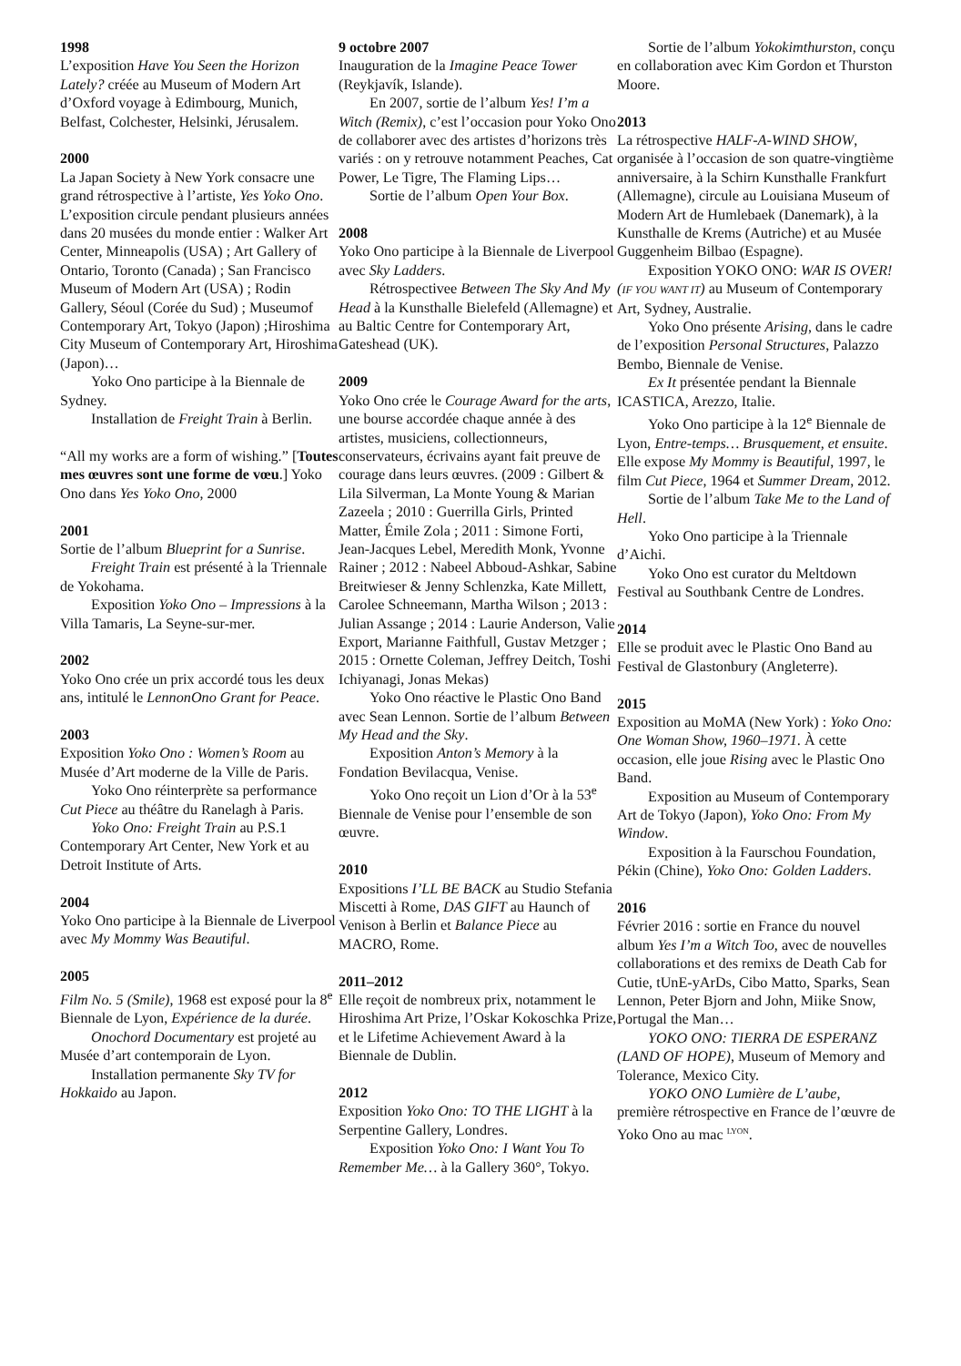1998
L’exposition Have You Seen the Horizon Lately? créée au Museum of Modern Art d’Oxford voyage à Edimbourg, Munich, Belfast, Colchester, Helsinki, Jérusalem.
2000
La Japan Society à New York consacre une grand rétrospective à l’artiste, Yes Yoko Ono. L’exposition circule pendant plusieurs années dans 20 musées du monde entier : Walker Art Center, Minneapolis (USA) ; Art Gallery of Ontario, Toronto (Canada) ; San Francisco Museum of Modern Art (USA) ; Rodin Gallery, Séoul (Corée du Sud) ; Museumof Contemporary Art, Tokyo (Japon) ;Hiroshima City Museum of Contemporary Art, Hiroshima (Japon)…
Yoko Ono participe à la Biennale de Sydney.
Installation de Freight Train à Berlin.
“All my works are a form of wishing.” [Toutes mes œuvres sont une forme de vœu.] Yoko Ono dans Yes Yoko Ono, 2000
2001
Sortie de l’album Blueprint for a Sunrise.
Freight Train est présenté à la Triennale de Yokohama.
Exposition Yoko Ono – Impressions à la Villa Tamaris, La Seyne-sur-mer.
2002
Yoko Ono crée un prix accordé tous les deux ans, intitulé le LennonOno Grant for Peace.
2003
Exposition Yoko Ono : Women’s Room au Musée d’Art moderne de la Ville de Paris.
Yoko Ono réinterprète sa performance Cut Piece au théâtre du Ranelagh à Paris.
Yoko Ono: Freight Train au P.S.1 Contemporary Art Center, New York et au Detroit Institute of Arts.
2004
Yoko Ono participe à la Biennale de Liverpool avec My Mommy Was Beautiful.
2005
Film No. 5 (Smile), 1968 est exposé pour la 8<sup>e</sup> Biennale de Lyon, Expérience de la durée.
Onochord Documentary est projeté au Musée d’art contemporain de Lyon.
Installation permanente Sky TV for Hokkaido au Japon.
9 octobre 2007
Inauguration de la Imagine Peace Tower (Reykjavík, Islande).
En 2007, sortie de l’album Yes! I’m a Witch (Remix), c’est l’occasion pour Yoko Ono de collaborer avec des artistes d’horizons très variés : on y retrouve notamment Peaches, Cat Power, Le Tigre, The Flaming Lips…
Sortie de l’album Open Your Box.
2008
Yoko Ono participe à la Biennale de Liverpool avec Sky Ladders.
Rétrospectivee Between The Sky And My Head à la Kunsthalle Bielefeld (Allemagne) et au Baltic Centre for Contemporary Art, Gateshead (UK).
2009
Yoko Ono crée le Courage Award for the arts, une bourse accordée chaque année à des artistes, musiciens, collectionneurs, conservateurs, écrivains ayant fait preuve de courage dans leurs œuvres. (2009 : Gilbert & Lila Silverman, La Monte Young & Marian Zazeela ; 2010 : Guerrilla Girls, Printed Matter, Émile Zola ; 2011 : Simone Forti, Jean-Jacques Lebel, Meredith Monk, Yvonne Rainer ; 2012 : Nabeel Abboud-Ashkar, Sabine Breitwieser & Jenny Schlenzka, Kate Millett, Carolee Schneemann, Martha Wilson ; 2013 : Julian Assange ; 2014 : Laurie Anderson, Valie Export, Marianne Faithfull, Gustav Metzger ; 2015 : Ornette Coleman, Jeffrey Deitch, Toshi Ichiyanagi, Jonas Mekas)
Yoko Ono réactive le Plastic Ono Band avec Sean Lennon. Sortie de l’album Between My Head and the Sky.
Exposition Anton’s Memory à la Fondation Bevilacqua, Venise.
Yoko Ono reçoit un Lion d’Or à la 53<sup>e</sup> Biennale de Venise pour l’ensemble de son œuvre.
2010
Expositions I’LL BE BACK au Studio Stefania Miscetti à Rome, DAS GIFT au Haunch of Venison à Berlin et Balance Piece au MACRO, Rome.
2011–2012
Elle reçoit de nombreux prix, notamment le Hiroshima Art Prize, l’Oskar Kokoschka Prize, et le Lifetime Achievement Award à la Biennale de Dublin.
2012
Exposition Yoko Ono: TO THE LIGHT à la Serpentine Gallery, Londres.
Exposition Yoko Ono: I Want You To Remember Me… à la Gallery 360°, Tokyo.
Sortie de l’album Yokokimthurston, conçu en collaboration avec Kim Gordon et Thurston Moore.
2013
La rétrospective HALF-A-WIND SHOW, organisée à l’occasion de son quatre-vingtième anniversaire, à la Schirn Kunsthalle Frankfurt (Allemagne), circule au Louisiana Museum of Modern Art de Humlebaek (Danemark), à la Kunsthalle de Krems (Autriche) et au Musée Guggenheim Bilbao (Espagne).
Exposition YOKO ONO: WAR IS OVER! (IF YOU WANT IT) au Museum of Contemporary Art, Sydney, Australie.
Yoko Ono présente Arising, dans le cadre de l’exposition Personal Structures, Palazzo Bembo, Biennale de Venise.
Ex It présentée pendant la Biennale ICASTICA, Arezzo, Italie.
Yoko Ono participe à la 12<sup>e</sup> Biennale de Lyon, Entre-temps… Brusquement, et ensuite. Elle expose My Mommy is Beautiful, 1997, le film Cut Piece, 1964 et Summer Dream, 2012.
Sortie de l’album Take Me to the Land of Hell.
Yoko Ono participe à la Triennale d’Aichi.
Yoko Ono est curator du Meltdown Festival au Southbank Centre de Londres.
2014
Elle se produit avec le Plastic Ono Band au Festival de Glastonbury (Angleterre).
2015
Exposition au MoMA (New York) : Yoko Ono: One Woman Show, 1960–1971. À cette occasion, elle joue Rising avec le Plastic Ono Band.
Exposition au Museum of Contemporary Art de Tokyo (Japon), Yoko Ono: From My Window.
Exposition à la Faurschou Foundation, Pékin (Chine), Yoko Ono: Golden Ladders.
2016
Février 2016 : sortie en France du nouvel album Yes I’m a Witch Too, avec de nouvelles collaborations et des remixs de Death Cab for Cutie, tUnE-yArDs, Cibo Matto, Sparks, Sean Lennon, Peter Bjorn and John, Miike Snow, Portugal the Man…
YOKO ONO: TIERRA DE ESPERANZ (LAND OF HOPE), Museum of Memory and Tolerance, Mexico City.
YOKO ONO Lumière de L’aube, première rétrospective en France de l’œuvre de Yoko Ono au mac <sup>LYON</sup>.